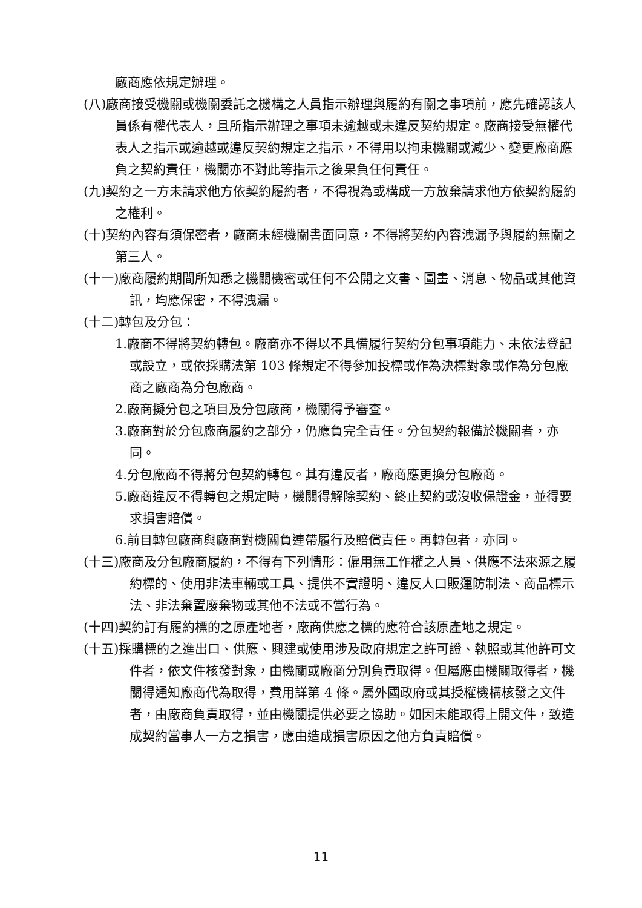廠商應依規定辦理。
(八)廠商接受機關或機關委託之機構之人員指示辦理與履約有關之事項前，應先確認該人員係有權代表人，且所指示辦理之事項未逾越或未違反契約規定。廠商接受無權代表人之指示或逾越或違反契約規定之指示，不得用以拘束機關或減少、變更廠商應負之契約責任，機關亦不對此等指示之後果負任何責任。
(九)契約之一方未請求他方依契約履約者，不得視為或構成一方放棄請求他方依契約履約之權利。
(十)契約內容有須保密者，廠商未經機關書面同意，不得將契約內容洩漏予與履約無關之第三人。
(十一)廠商履約期間所知悉之機關機密或任何不公開之文書、圖畫、消息、物品或其他資訊，均應保密，不得洩漏。
(十二)轉包及分包：
1.廠商不得將契約轉包。廠商亦不得以不具備履行契約分包事項能力、未依法登記或設立，或依採購法第 103 條規定不得參加投標或作為決標對象或作為分包廠商之廠商為分包廠商。
2.廠商擬分包之項目及分包廠商，機關得予審查。
3.廠商對於分包廠商履約之部分，仍應負完全責任。分包契約報備於機關者，亦同。
4.分包廠商不得將分包契約轉包。其有違反者，廠商應更換分包廠商。
5.廠商違反不得轉包之規定時，機關得解除契約、終止契約或沒收保證金，並得要求損害賠償。
6.前目轉包廠商與廠商對機關負連帶履行及賠償責任。再轉包者，亦同。
(十三)廠商及分包廠商履約，不得有下列情形：僱用無工作權之人員、供應不法來源之履約標的、使用非法車輛或工具、提供不實證明、違反人口販運防制法、商品標示法、非法棄置廢棄物或其他不法或不當行為。
(十四)契約訂有履約標的之原產地者，廠商供應之標的應符合該原產地之規定。
(十五)採購標的之進出口、供應、興建或使用涉及政府規定之許可證、執照或其他許可文件者，依文件核發對象，由機關或廠商分別負責取得。但屬應由機關取得者，機關得通知廠商代為取得，費用詳第 4 條。屬外國政府或其授權機構核發之文件者，由廠商負責取得，並由機關提供必要之協助。如因未能取得上開文件，致造成契約當事人一方之損害，應由造成損害原因之他方負責賠償。
11